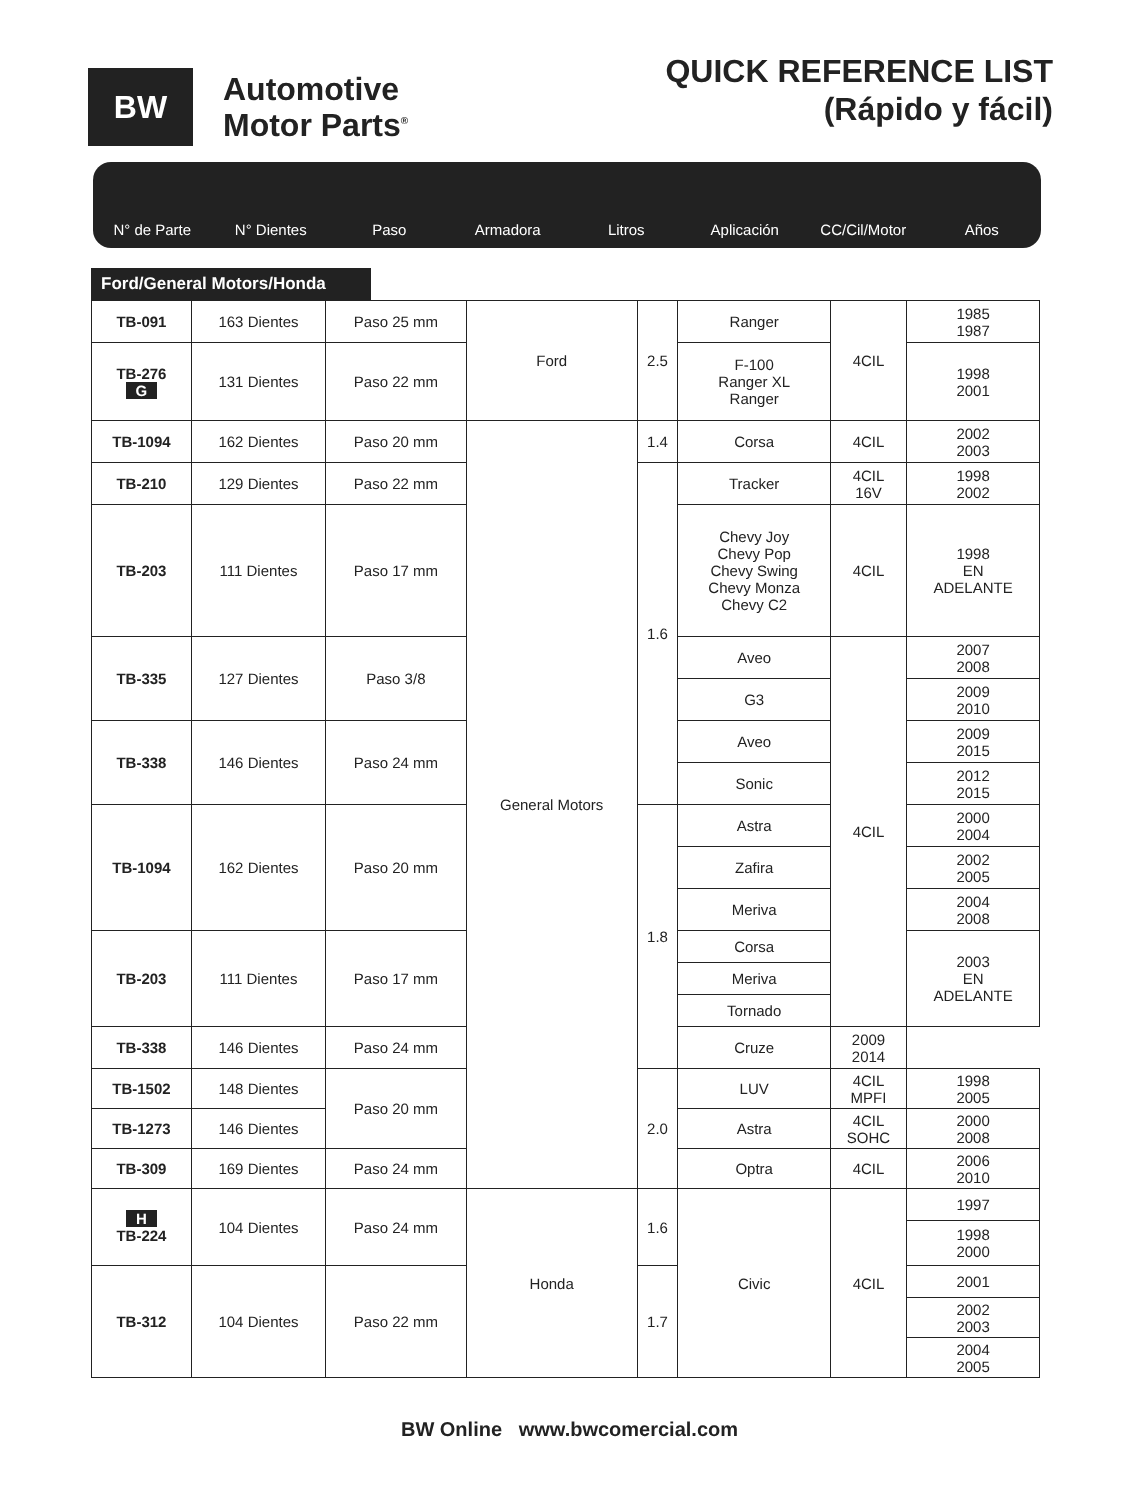BW
Automotive
Motor Parts<sup>®</sup>
QUICK REFERENCE LIST
(Rápido y fácil)
N° de Parte N° Dientes Paso Armadora Litros Aplicación CC/Cil/Motor Años
Ford/General Motors/Honda
| TB-091 | 163 Dientes | Paso 25 mm | Ford | 2.5 | Ranger | 4CIL | 1985 1987 |
| TB-276 G | 131 Dientes | Paso 22 mm | | | F-100 Ranger XL Ranger | | 1998 2001 |
| TB-1094 | 162 Dientes | Paso 20 mm | General Motors | 1.4 | Corsa | 4CIL | 2002 2003 |
| TB-210 | 129 Dientes | Paso 22 mm | | 1.6 | Tracker | 4CIL 16V | 1998 2002 |
| TB-203 | 111 Dientes | Paso 17 mm | | | Chevy Joy Chevy Pop Chevy Swing Chevy Monza Chevy C2 | 4CIL | 1998 EN ADELANTE |
| TB-335 | 127 Dientes | Paso 3/8 | | | Aveo | 4CIL | 2007 2008 |
| | | | | | G3 | | 2009 2010 |
| TB-338 | 146 Dientes | Paso 24 mm | | | Aveo | | 2009 2015 |
| | | | | | Sonic | | 2012 2015 |
| TB-1094 | 162 Dientes | Paso 20 mm | | 1.8 | Astra | | 2000 2004 |
| | | | | | Zafira | | 2002 2005 |
| | | | | | Meriva | | 2004 2008 |
| TB-203 | 111 Dientes | Paso 17 mm | | | Corsa | | 2003 EN ADELANTE |
| | | | | | Meriva | | |
| | | | | | Tornado | | |
| TB-338 | 146 Dientes | Paso 24 mm | | | Cruze | 2009 2014 | |
| TB-1502 | 148 Dientes | Paso 20 mm | | 2.0 | LUV | 4CIL MPFI | 1998 2005 |
| TB-1273 | 146 Dientes | | | | Astra | 4CIL SOHC | 2000 2008 |
| TB-309 | 169 Dientes | Paso 24 mm | | | Optra | 4CIL | 2006 2010 |
| H TB-224 | 104 Dientes | Paso 24 mm | Honda | 1.6 | Civic | 4CIL | 1997 |
| | | | | | | | 1998 2000 |
| TB-312 | 104 Dientes | Paso 22 mm | | 1.7 | | | 2001 |
| | | | | | | | 2002 2003 |
| | | | | | | | 2004 2005 |
BW Online www.bwcomercial.com